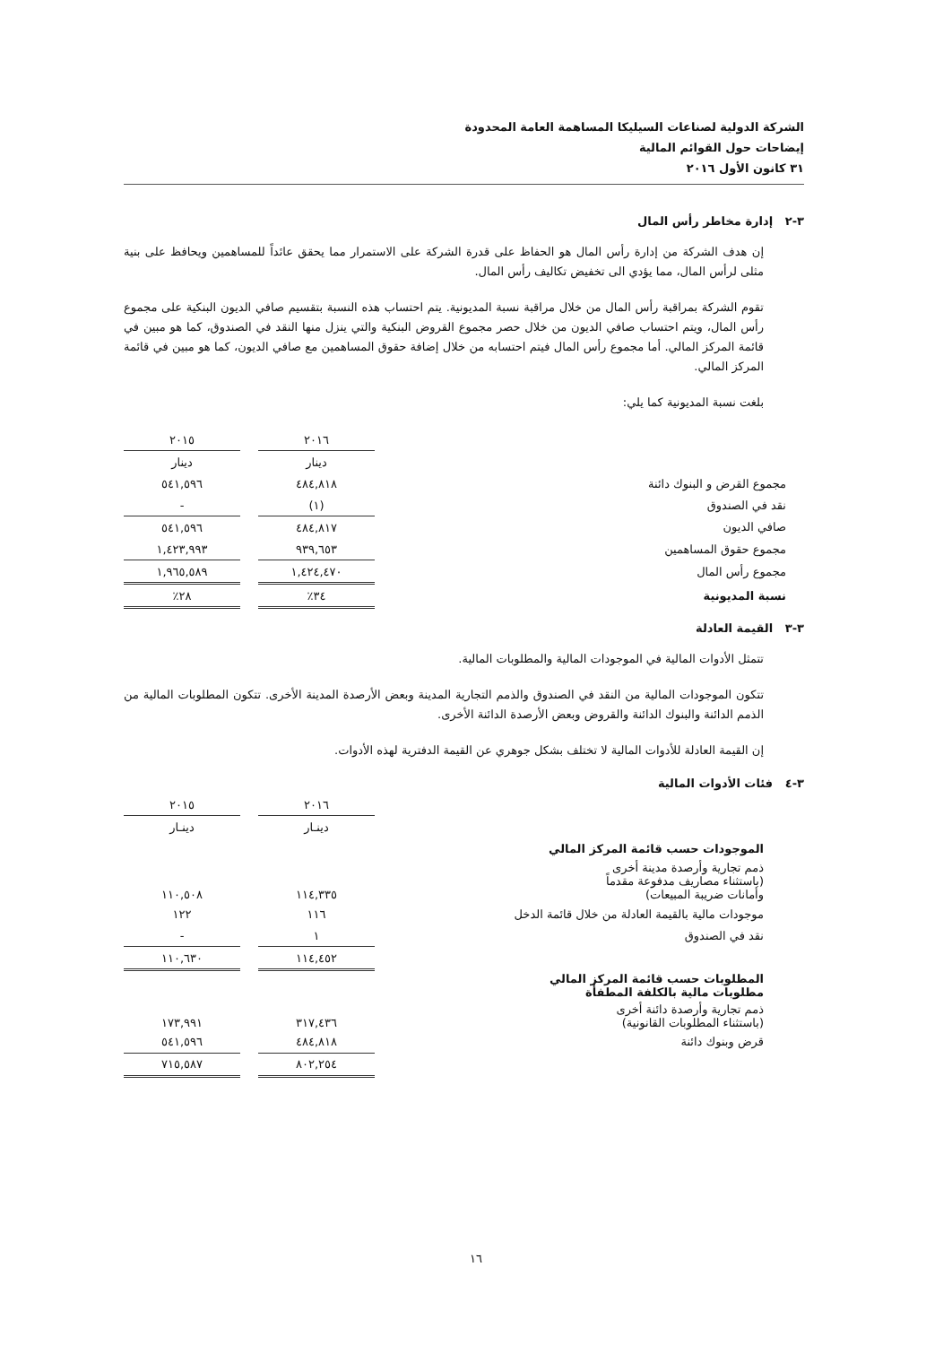الشركة الدولية لصناعات السيليكا المساهمة العامة المحدودة
إيضاحات حول القوائم المالية
٣١ كانون الأول ٢٠١٦
٣-٢ إدارة مخاطر رأس المال
إن هدف الشركة من إدارة رأس المال هو الحفاظ على قدرة الشركة على الاستمرار مما يحقق عائداً للمساهمين ويحافظ على بنية مثلى لرأس المال، مما يؤدي الى تخفيض تكاليف رأس المال.
تقوم الشركة بمراقبة رأس المال من خلال مراقبة نسبة المديونية. يتم احتساب هذه النسبة بتقسيم صافي الديون البنكية على مجموع رأس المال، ويتم احتساب صافي الديون من خلال حصر مجموع القروض البنكية والتي ينزل منها النقد في الصندوق، كما هو مبين في قائمة المركز المالي. أما مجموع رأس المال فيتم احتسابه من خلال إضافة حقوق المساهمين مع صافي الديون، كما هو مبين في قائمة المركز المالي.
بلغت نسبة المديونية كما يلي:
| | ٢٠١٦ | | ٢٠١٥ |
| | دينار | | دينار |
| مجموع القرض و البنوك دائنة | ٤٨٤,٨١٨ | | ٥٤١,٥٩٦ |
| نقد في الصندوق | (١) | | - |
| صافي الديون | ٤٨٤,٨١٧ | | ٥٤١,٥٩٦ |
| مجموع حقوق المساهمين | ٩٣٩,٦٥٣ | | ١,٤٢٣,٩٩٣ |
| مجموع رأس المال | ١,٤٢٤,٤٧٠ | | ١,٩٦٥,٥٨٩ |
| نسبة المديونية | ٣٤٪ | | ٢٨٪ |
٣-٣ القيمة العادلة
تتمثل الأدوات المالية في الموجودات المالية والمطلوبات المالية.
تتكون الموجودات المالية من النقد في الصندوق والذمم التجارية المدينة وبعض الأرصدة المدينة الأخرى. تتكون المطلوبات المالية من الذمم الدائنة والبنوك الدائنة والقروض وبعض الأرصدة الدائنة الأخرى.
إن القيمة العادلة للأدوات المالية لا تختلف بشكل جوهري عن القيمة الدفترية لهذه الأدوات.
٣-٤ فئات الأدوات المالية
| | ٢٠١٦ | | ٢٠١٥ |
| | دينـار | | دينـار |
| الموجودات حسب قائمة المركز المالي | | | |
| ذمم تجارية وأرصدة مدينة أخرى (باستثناء مصاريف مدفوعة مقدماً وأمانات ضريبة المبيعات) | ١١٤,٣٣٥ | | ١١٠,٥٠٨ |
| موجودات مالية بالقيمة العادلة من خلال قائمة الدخل | ١١٦ | | ١٢٢ |
| نقد في الصندوق | ١ | | - |
| | ١١٤,٤٥٢ | | ١١٠,٦٣٠ |
| المطلوبات حسب قائمة المركز المالي مطلوبات مالية بالكلفة المطفأة | | | |
| ذمم تجارية وأرصدة دائنة أخرى (باستثناء المطلوبات القانونية) | ٣١٧,٤٣٦ | | ١٧٣,٩٩١ |
| قرض وبنوك دائنة | ٤٨٤,٨١٨ | | ٥٤١,٥٩٦ |
| | ٨٠٢,٢٥٤ | | ٧١٥,٥٨٧ |
١٦